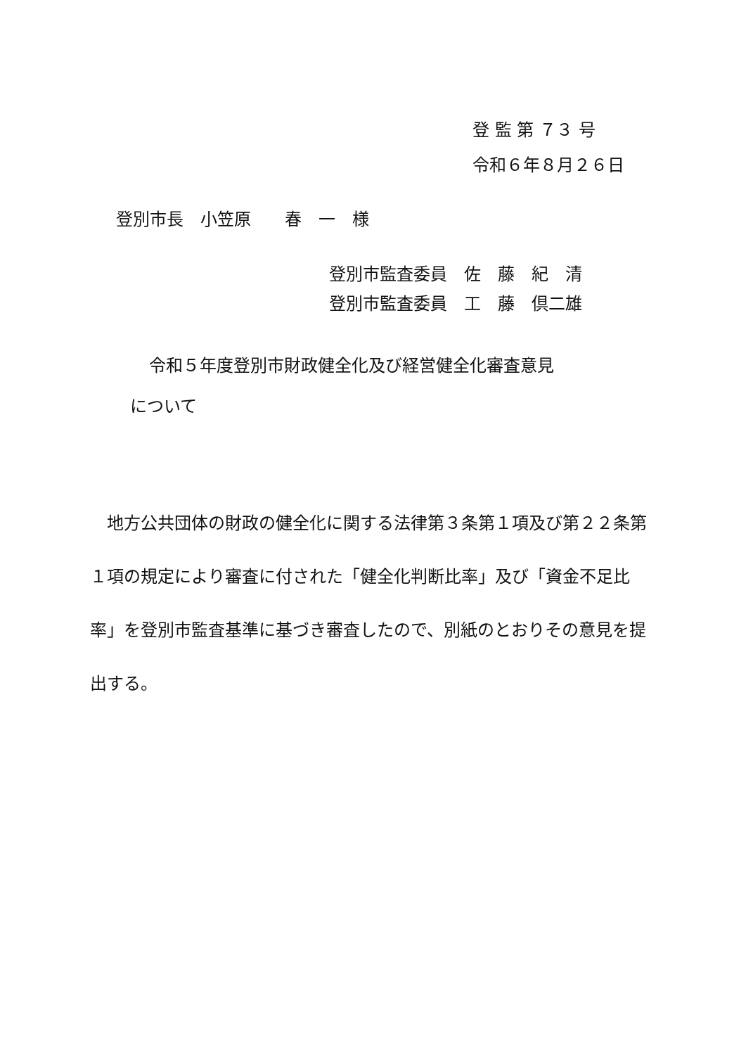登 監 第 ７３ 号
令和６年８月２６日
登別市長　小笠原　　春　一　様
登別市監査委員　佐　藤　紀　清
登別市監査委員　工　藤　倶二雄
令和５年度登別市財政健全化及び経営健全化審査意見
について
　地方公共団体の財政の健全化に関する法律第３条第１項及び第２２条第１項の規定により審査に付された「健全化判断比率」及び「資金不足比率」を登別市監査基準に基づき審査したので、別紙のとおりその意見を提出する。